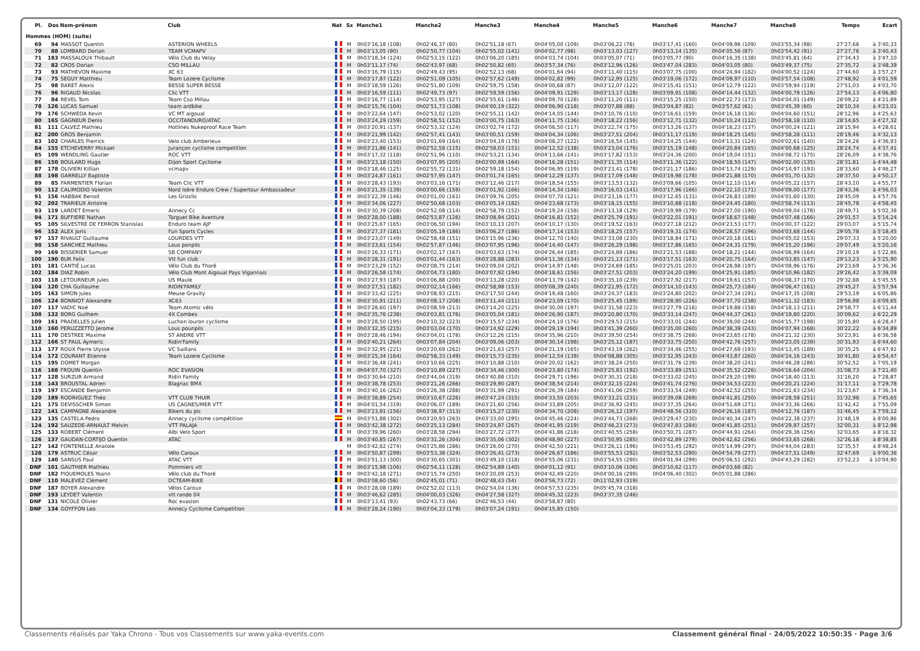| Pl. | Dos | Nom-prénom | Club | Nat | Sx | Manche1 | Manche2 | Manche3 | Manche4 | Manche5 | Manche6 | Manche7 | Manche8 | Temps | Ecart |
| --- | --- | --- | --- | --- | --- | --- | --- | --- | --- | --- | --- | --- | --- | --- | --- |
| Hommes (HOM) (suite) | | | | | | | | | | | | | | | |
| 69 | 94 | MASSOT Quentin | ASTERION WHEELS | | M | 0h03'16,18 (108) | 0h02'46,37 (80) | 0h02'51,18 (67) | 0h04'05,00 (109) | 0h03'06,22 (78) | 0h03'17,41 (160) | 0h04'09,96 (109) | 0h03'55,34 (98) | 27'27,66 | à 3'40,33 |
| 70 | 88 | LOMBARD Dorian | TEAM VCMAPV | | M | 0h03'13,05 (90) | 0h02'50,77 (104) | 0h02'55,02 (141) | 0h04'02,77 (98) | 0h03'13,03 (127) | 0h03'13,14 (135) | 0h04'05,56 (87) | 0h03'54,42 (91) | 27'27,76 | à 3'40,43 |
| 71 | 183 | MASSALOUX Thibault | Vélo Club du Velay | | M | 0h03'18,34 (124) | 0h02'53,15 (122) | 0h03'06,20 (185) | 0h04'03,74 (104) | 0h03'05,07 (71) | 0h03'05,77 (90) | 0h04'16,35 (138) | 0h03'45,81 (64) | 27'34,43 | à 3'47,10 |
| 72 | 82 | CROS Dorian | CSO MILLAU | | M | 0h03'11,17 (74) | 0h02'43,97 (68) | 0h02'50,82 (65) | 0h03'57,34 (76) | 0h03'12,96 (126) | 0h03'47,04 (283) | 0h04'03,05 (80) | 0h03'49,37 (75) | 27'35,72 | à 3'48,39 |
| 73 | 93 | MATHEVON Maxime | XC 63 | | M | 0h03'16,79 (115) | 0h02'49,43 (95) | 0h02'52,13 (68) | 0h04'01,64 (94) | 0h03'11,40 (115) | 0h03'07,75 (100) | 0h04'24,94 (182) | 0h04'00,52 (124) | 27'44,60 | à 3'57,27 |
| 74 | 75 | SEGUY Matthieu | Team Lozere Cyclisme | | M | 0h03'17,87 (122) | 0h02'51,09 (105) | 0h02'57,62 (149) | 0h04'02,82 (99) | 0h03'12,95 (125) | 0h03'19,06 (172) | 0h04'09,97 (110) | 0h03'57,54 (108) | 27'48,92 | à 4'01,59 |
| 75 | 98 | BARET Alexis | BESSE SUPER BESSE | | M | 0h03'18,59 (126) | 0h02'51,80 (109) | 0h02'59,75 (158) | 0h04'00,68 (87) | 0h03'12,07 (122) | 0h03'15,41 (151) | 0h04'12,79 (122) | 0h03'59,94 (119) | 27'51,03 | à 4'03,70 |
| 76 | 96 | RIGAUD Nicolas | Clic VTT | | M | 0h03'16,59 (111) | 0h02'49,73 (97) | 0h02'59,59 (156) | 0h04'09,91 (129) | 0h03'13,17 (128) | 0h03'09,91 (108) | 0h04'14,44 (132) | 0h04'00,79 (126) | 27'54,13 | à 4'06,80 |
| 77 | 84 | REVEL Tom | Team Cso Millau | | M | 0h03'16,77 (114) | 0h02'53,95 (127) | 0h02'55,61 (146) | 0h04'09,70 (128) | 0h03'11,20 (111) | 0h03'15,25 (150) | 0h04'22,73 (173) | 0h04'04,01 (149) | 28'09,22 | à 4'21,89 |
| 78 | 126 | LUCAS Samuel | team ardbike | | M | 0h03'15,76 (104) | 0h02'51,73 (108) | 0h04'00,19 (322) | 0h04'06,90 (118) | 0h03'07,88 (88) | 0h03'04,87 (82) | 0h03'57,62 (61) | 0h03'45,39 (60) | 28'10,34 | à 4'23,01 |
| 79 | 176 | SCHWEDA Kevin | VC MT aigoual | | M | 0h03'22,64 (147) | 0h02'53,02 (120) | 0h02'55,11 (142) | 0h04'14,05 (144) | 0h03'10,76 (110) | 0h03'16,61 (159) | 0h04'16,18 (136) | 0h04'04,60 (151) | 28'12,96 | à 4'25,63 |
| 80 | 165 | GAGNEUR Denis | OCCITANDURO/ATAC | | M | 0h03'24,29 (159) | 0h02'58,51 (152) | 0h03'00,75 (163) | 0h04'11,75 (136) | 0h03'18,22 (156) | 0h03'12,71 (132) | 0h04'10,24 (112) | 0h03'58,18 (110) | 28'14,65 | à 4'27,32 |
| 81 | 111 | CALVEZ Mathieu | Hotlines Nukeproof Race Team | | M | 0h03'20,91 (137) | 0h02'53,32 (124) | 0h03'02,74 (172) | 0h04'06,50 (117) | 0h03'22,74 (175) | 0h03'13,26 (137) | 0h04'16,23 (137) | 0h04'00,24 (121) | 28'15,94 | à 4'28,61 |
| 82 | 200 | GROS Benjamin | | | M | 0h03'21,99 (142) | 0h02'57,41 (143) | 0h03'00,51 (159) | 0h04'04,34 (106) | 0h03'27,51 (204) | 0h03'11,17 (119) | 0h04'18,25 (145) | 0h03'58,28 (111) | 28'19,46 | à 4'32,13 |
| 83 | 102 | CHARLES Pierrick | Velo club Amberieux | | M | 0h03'23,40 (153) | 0h03'01,69 (164) | 0h03'04,19 (178) | 0h04'08,27 (122) | 0h03'16,54 (145) | 0h03'14,25 (144) | 0h04'13,31 (124) | 0h04'02,61 (140) | 28'24,26 | à 4'36,93 |
| 84 | 155 | ETCHEVERRY Mickael | Jurançon cyclisme competition | | M | 0h03'21,86 (141) | 0h02'52,58 (115) | 0h02'58,03 (151) | 0h04'12,52 (138) | 0h03'23,04 (176) | 0h03'15,19 (148) | 0h04'20,84 (165) | 0h04'00,68 (125) | 28'24,74 | à 4'37,41 |
| 85 | 109 | WENDLING Gautier | ROC VTT | | M | 0h03'17,32 (118) | 0h02'51,96 (110) | 0h02'53,21 (134) | 0h04'13,66 (141) | 0h03'17,82 (153) | 0h03'24,36 (200) | 0h04'19,04 (151) | 0h04'08,72 (175) | 28'26,09 | à 4'38,76 |
| 86 | 150 | BOULARD Hugo | Dijon Sport Cyclisme | | M | 0h03'23,18 (150) | 0h03'07,95 (205) | 0h03'00,99 (164) | 0h04'16,28 (151) | 0h03'11,35 (114) | 0h03'11,36 (122) | 0h04'18,50 (147) | 0h04'02,00 (135) | 28'31,81 | à 4'44,48 |
| 87 | 178 | OLIVIERI Killian | vcmapv | | M | 0h03'18,46 (125) | 0h02'55,72 (131) | 0h02'59,18 (154) | 0h04'06,95 (119) | 0h03'23,41 (178) | 0h03'21,17 (186) | 0h04'13,74 (129) | 0h04'14,97 (193) | 28'33,60 | à 4'46,27 |
| 88 | 198 | GARRELLY Baptiste | | | M | 0h03'24,87 (161) | 0h02'57,95 (147) | 0h03'01,74 (165) | 0h04'12,29 (137) | 0h03'17,09 (148) | 0h03'19,98 (178) | 0h04'21,88 (170) | 0h04'01,70 (132) | 28'37,50 | à 4'50,17 |
| 89 | 85 | PARMENTIER Florian | Team Clic VTT | | M | 0h03'28,43 (193) | 0h03'03,16 (171) | 0h03'12,46 (217) | 0h04'18,54 (155) | 0h03'13,53 (132) | 0h03'09,66 (105) | 0h04'12,10 (114) | 0h04'05,22 (157) | 28'43,10 | à 4'55,77 |
| 90 | 112 | CALIMODIO Valentin | Nord Isère Enduro Crew / Supertour Ambassadeur | | M | 0h03'21,35 (139) | 0h03'00,66 (159) | 0h03'01,92 (166) | 0h04'14,34 (146) | 0h03'16,03 (141) | 0h03'17,96 (166) | 0h04'22,10 (171) | 0h04'09,00 (177) | 28'43,36 | à 4'56,03 |
| 91 | 156 | HABBAK Benoit | Les Grizzlis | | M | 0h03'22,39 (146) | 0h03'01,00 (161) | 0h03'09,76 (205) | 0h04'07,70 (121) | 0h03'23,16 (177) | 0h03'12,65 (131) | 0h04'26,83 (189) | 0h04'01,60 (130) | 28'45,09 | à 4'57,76 |
| 92 | 202 | TRARIEUX Antoine | | | M | 0h03'34,06 (227) | 0h02'50,68 (103) | 0h03'05,14 (182) | 0h04'23,68 (173) | 0h03'18,15 (155) | 0h03'10,88 (118) | 0h04'24,45 (180) | 0h03'58,74 (113) | 28'45,78 | à 4'58,45 |
| 93 | 119 | LARDET Emeric | Annecy Cc | | M | 0h03'30,39 (208) | 0h02'52,08 (114) | 0h02'58,79 (152) | 0h04'19,24 (158) | 0h03'13,18 (129) | 0h03'19,99 (179) | 0h04'27,00 (190) | 0h04'09,04 (178) | 28'49,71 | à 5'02,38 |
| 94 | 171 | BUFFIERE Nathan | Targuet Bike Aventure | | M | 0h03'28,00 (188) | 0h02'53,87 (126) | 0h03'08,94 (201) | 0h04'16,81 (152) | 0h03'25,79 (191) | 0h03'22,01 (191) | 0h04'18,67 (148) | 0h04'07,48 (166) | 29'01,57 | à 5'14,24 |
| 95 | 105 | SILVESTRE DE FERRON Stanislas | Enduro team AJP | | M | 0h03'25,67 (165) | 0h03'06,50 (194) | 0h03'10,13 (207) | 0h04'10,17 (130) | 0h03'19,52 (163) | 0h03'27,18 (212) | 0h04'23,53 (177) | 0h04'00,37 (122) | 29'03,07 | à 5'15,74 |
| 96 | 152 | ALEX Joris | Fun Sports Cycles | | M | 0h03'27,37 (181) | 0h03'05,19 (186) | 0h03'06,27 (186) | 0h04'17,14 (153) | 0h03'18,25 (157) | 0h03'19,31 (174) | 0h04'28,57 (196) | 0h04'03,68 (144) | 29'05,78 | à 5'18,45 |
| 97 | 157 | RIVAULT Guillaume | LOURDES VTT | | M | 0h03'23,07 (149) | 0h02'58,48 (151) | 0h03'15,96 (236) | 0h04'12,70 (140) | 0h03'33,08 (230) | 0h03'18,84 (171) | 0h04'20,18 (161) | 0h04'05,02 (153) | 29'07,33 | à 5'20,00 |
| 98 | 158 | SANCHEZ Mathieu | Lous ponpils | | M | 0h03'23,61 (154) | 0h02'57,87 (146) | 0h03'07,95 (196) | 0h04'14,40 (147) | 0h03'26,29 (198) | 0h03'17,86 (165) | 0h04'24,31 (179) | 0h04'15,20 (196) | 29'07,49 | à 5'20,16 |
| 99 | 169 | BISSERIER Samuel | SB COMPANY | | M | 0h03'26,33 (171) | 0h03'02,17 (167) | 0h03'03,63 (174) | 0h04'26,44 (185) | 0h03'24,89 (186) | 0h03'21,53 (188) | 0h04'18,21 (144) | 0h04'06,99 (164) | 29'10,19 | à 5'22,86 |
| 100 | 190 | BUR Felix | Vtt fun club | | M | 0h03'28,31 (191) | 0h03'01,44 (163) | 0h03'28,88 (283) | 0h04'11,36 (134) | 0h03'21,13 (171) | 0h03'17,51 (163) | 0h04'20,75 (164) | 0h04'03,85 (147) | 29'13,23 | à 5'25,90 |
| 101 | 181 | CANTIÉ Lucas | Vélo Club du Thoré | | M | 0h03'23,29 (152) | 0h03'08,75 (214) | 0h03'09,04 (202) | 0h04'14,97 (148) | 0h03'24,69 (185) | 0h03'25,01 (203) | 0h04'28,98 (197) | 0h04'08,96 (176) | 29'23,69 | à 5'36,36 |
| 102 | 184 | DIAZ Robin | Vélo Club Mont Aigoual Pays Vigannais | | M | 0h03'26,58 (174) | 0h03'04,73 (180) | 0h03'07,92 (194) | 0h04'18,61 (156) | 0h03'27,51 (203) | 0h03'24,20 (199) | 0h04'25,91 (185) | 0h04'10,96 (182) | 29'26,42 | à 5'39,09 |
| 103 | 118 | LETOURNEUR Jules | US Maule | | M | 0h03'27,93 (187) | 0h03'06,88 (200) | 0h03'13,28 (220) | 0h04'13,79 (142) | 0h03'35,10 (239) | 0h03'27,92 (217) | 0h04'19,61 (157) | 0h04'08,37 (170) | 29'32,88 | à 5'45,55 |
| 104 | 120 | CHA Guillaume | RIDIN'FAMILY | | M | 0h03'27,51 (182) | 0h03'02,14 (166) | 0h02'58,98 (153) | 0h05'08,39 (240) | 0h03'21,95 (172) | 0h03'14,10 (143) | 0h04'25,73 (184) | 0h04'06,47 (161) | 29'45,27 | à 5'57,94 |
| 105 | 163 | SIMON Jules | Meuse Gravity | | M | 0h03'33,42 (225) | 0h03'08,93 (215) | 0h03'17,50 (244) | 0h04'19,48 (160) | 0h03'24,37 (183) | 0h03'24,80 (202) | 0h04'27,34 (191) | 0h04'17,35 (208) | 29'53,19 | à 6'05,86 |
| 106 | 124 | BONNIOT Alexandre | XC63 | | M | 0h03'30,91 (211) | 0h03'08,17 (208) | 0h03'11,44 (211) | 0h04'23,09 (170) | 0h03'25,45 (189) | 0h03'28,90 (226) | 0h04'37,70 (238) | 0h04'11,32 (183) | 29'56,98 | à 6'09,65 |
| 107 | 117 | VADIC Noé | Team Atomic vélo | | M | 0h03'28,60 (197) | 0h03'08,59 (213) | 0h03'14,20 (225) | 0h04'30,00 (197) | 0h03'31,58 (223) | 0h03'27,79 (216) | 0h04'19,88 (158) | 0h04'18,13 (211) | 29'58,77 | à 6'11,44 |
| 108 | 132 | BORG Guilhem | 4X Combes | | M | 0h03'35,76 (238) | 0h03'03,81 (176) | 0h03'05,04 (181) | 0h04'26,90 (187) | 0h03'20,80 (170) | 0h03'33,14 (247) | 0h04'44,37 (261) | 0h04'19,80 (220) | 30'09,62 | à 6'22,29 |
| 109 | 161 | PRADELLES Julien | Luchon louron cyclisme | | M | 0h03'28,50 (195) | 0h03'10,32 (223) | 0h03'15,57 (234) | 0h04'24,10 (176) | 0h03'29,53 (215) | 0h03'33,01 (244) | 0h04'39,00 (244) | 0h04'15,77 (198) | 30'15,80 | à 6'28,47 |
| 110 | 160 | PERUZZETTO Jerome | Lous pounpils | | M | 0h03'32,35 (215) | 0h03'03,04 (170) | 0h03'14,92 (229) | 0h04'29,19 (194) | 0h03'41,39 (260) | 0h03'35,00 (260) | 0h04'38,39 (243) | 0h04'07,94 (168) | 30'22,22 | à 6'34,89 |
| 111 | 170 | DESTREE Maxime | ST ANDRE VTT | | M | 0h03'28,46 (194) | 0h03'04,01 (178) | 0h03'12,26 (215) | 0h04'35,96 (210) | 0h03'39,50 (254) | 0h03'38,75 (268) | 0h04'23,65 (178) | 0h04'21,32 (230) | 30'23,91 | à 6'36,58 |
| 112 | 166 | ST PAUL Aymeric | Ridin'Family | | M | 0h03'40,21 (264) | 0h03'07,84 (204) | 0h03'09,06 (203) | 0h04'30,14 (198) | 0h03'25,12 (187) | 0h03'33,75 (250) | 0h04'42,76 (257) | 0h04'23,05 (239) | 30'31,93 | à 6'44,60 |
| 113 | 177 | ROUX Pierre Ulysse | VC Saillans | | M | 0h03'32,95 (221) | 0h03'20,69 (262) | 0h03'21,63 (257) | 0h04'21,19 (165) | 0h03'43,19 (262) | 0h03'34,46 (255) | 0h04'27,69 (193) | 0h04'13,45 (189) | 30'35,25 | à 6'47,92 |
| 114 | 172 | COURANT Etienne | Team Lozere Cyclisme | | M | 0h03'25,34 (164) | 0h02'58,33 (149) | 0h03'15,73 (235) | 0h04'12,54 (139) | 0h04'08,88 (305) | 0h03'32,95 (243) | 0h04'43,87 (260) | 0h04'24,16 (243) | 30'41,80 | à 6'54,47 |
| 115 | 195 | DOMET Morgan | | | M | 0h03'36,48 (241) | 0h03'10,66 (225) | 0h03'10,88 (210) | 0h04'20,02 (162) | 0h03'38,24 (250) | 0h03'31,76 (239) | 0h04'38,20 (241) | 0h04'46,28 (286) | 30'52,52 | à 7'05,19 |
| 116 | 168 | FROUIN Quentin | ROC EVASION | | M | 0h04'07,70 (327) | 0h03'10,89 (227) | 0h03'34,46 (300) | 0h04'23,80 (174) | 0h03'25,83 (192) | 0h03'33,89 (251) | 0h04'35,52 (226) | 0h04'16,64 (204) | 31'08,73 | à 7'21,40 |
| 117 | 128 | SURZUR Armand | Ridin Family | | M | 0h03'30,64 (210) | 0h03'44,04 (319) | 0h03'40,88 (310) | 0h04'29,71 (196) | 0h03'30,31 (218) | 0h03'33,02 (245) | 0h04'29,20 (199) | 0h04'18,40 (213) | 31'16,20 | à 7'28,87 |
| 118 | 143 | BROUSTAL Adrien | Blagnac BMX | | M | 0h03'38,78 (253) | 0h03'21,26 (266) | 0h03'29,90 (287) | 0h04'38,54 (214) | 0h03'32,15 (224) | 0h03'41,74 (276) | 0h04'34,53 (223) | 0h04'20,21 (224) | 31'17,11 | à 7'29,78 |
| 119 | 197 | ESCANDE Benjamin | | | M | 0h03'40,16 (262) | 0h03'26,38 (288) | 0h03'31,99 (291) | 0h04'26,39 (184) | 0h03'41,06 (259) | 0h03'33,54 (249) | 0h04'42,52 (255) | 0h04'21,63 (234) | 31'23,67 | à 7'36,34 |
| 120 | 189 | RODRIGUEZ Théo | VTT CLUB THUIR | | M | 0h03'38,89 (254) | 0h03'10,67 (226) | 0h03'47,24 (315) | 0h04'33,50 (203) | 0h03'33,21 (231) | 0h03'39,08 (269) | 0h04'41,81 (250) | 0h04'28,58 (251) | 31'32,98 | à 7'45,65 |
| 121 | 175 | DEVISSCHER Simon | US CAGNES/MER VTT | | M | 0h04'01,54 (319) | 0h03'06,07 (189) | 0h03'21,60 (256) | 0h04'33,89 (205) | 0h03'36,92 (245) | 0h03'37,35 (264) | 0h04'51,69 (271) | 0h04'33,36 (266) | 31'42,42 | à 7'55,09 |
| 122 | 141 | CAMPAGNE Alexandre | Bikers du pic | | M | 0h03'23,91 (156) | 0h03'38,97 (313) | 0h03'15,27 (230) | 0h04'34,70 (208) | 0h03'26,12 (197) | 0h04'48,56 (310) | 0h04'26,16 (187) | 0h04'12,76 (187) | 31'46,45 | à 7'59,12 |
| 123 | 135 | CASTELA Pedro | Annecy cyclisme compétition | | M | 0h03'51,88 (302) | 0h03'20,93 (263) | 0h03'33,00 (295) | 0h04'45,46 (224) | 0h03'44,73 (268) | 0h03'29,47 (230) | 0h04'40,34 (247) | 0h04'22,38 (237) | 31'48,19 | à 8'00,86 |
| 124 | 192 | SAUZEDE-ARNAULT Melvin | VTT PALAJA | | M | 0h03'42,38 (272) | 0h03'25,13 (284) | 0h03'24,97 (267) | 0h04'41,95 (219) | 0h03'46,23 (273) | 0h03'47,83 (284) | 0h04'41,85 (251) | 0h04'29,97 (257) | 32'00,31 | à 8'12,98 |
| 125 | 133 | ROBERT Clément | Albi Velo Sport | | M | 0h03'39,96 (260) | 0h03'28,58 (294) | 0h03'27,72 (277) | 0h04'41,86 (218) | 0h03'40,55 (258) | 0h03'50,71 (287) | 0h04'44,91 (264) | 0h04'29,36 (256) | 32'03,65 | à 8'16,32 |
| 126 | 137 | GAUDAN-CORTIJO Quentin | ATAC | | M | 0h03'40,85 (267) | 0h03'31,26 (304) | 0h03'35,06 (302) | 0h04'48,90 (227) | 0h03'50,95 (285) | 0h03'42,89 (279) | 0h04'42,62 (256) | 0h04'33,65 (268) | 32'26,18 | à 8'38,85 |
| 127 | 142 | FONTENELLE Anatole | | | M | 0h03'42,62 (274) | 0h03'25,86 (286) | 0h03'26,00 (270) | 0h04'42,50 (221) | 0h03'26,11 (196) | 0h03'53,45 (292) | 0h05'14,99 (297) | 0h04'44,04 (283) | 32'35,57 | à 8'48,24 |
| 128 | 179 | ASTRUC César | Vélo Caroux | | M | 0h03'50,87 (299) | 0h03'53,38 (324) | 0h03'26,41 (273) | 0h04'26,67 (186) | 0h03'55,53 (292) | 0h03'52,53 (290) | 0h04'54,79 (277) | 0h04'27,51 (249) | 32'47,69 | à 9'00,36 |
| 129 | 140 | SANSUS Paul | ATAC VTT | | M | 0h03'51,13 (300) | 0h03'30,65 (301) | 0h03'49,10 (318) | 0h04'55,06 (231) | 0h03'54,55 (290) | 0h04'01,94 (299) | 0h05'06,51 (292) | 0h04'43,29 (282) | 33'52,23 | à 10'04,90 |
| DNF | 101 | GAUTHIER Mathieu | Pommiers vtt | | M | 0h03'15,98 (106) | 0h02'54,11 (128) | 0h02'54,89 (140) | 0h04'01,12 (91) | 0h03'10,06 (106) | 0h03'10,62 (117) | 0h04'03,68 (82) | | | |
| DNF | 182 | PIQUEMOLES Yoann | Vélo club du Thoré | | M | 0h03'42,18 (271) | 0h03'15,74 (250) | 0h03'20,09 (253) | 0h04'42,49 (220) | 0h04'00,16 (299) | 0h04'06,40 (302) | 0h05'01,88 (286) | | | |
| DNF | 110 | MALEVEZ Clément | DCTEAM-BIKE | | M | 0h03'08,60 (56) | 0h02'45,01 (71) | 0h02'48,43 (54) | 0h03'56,73 (72) | 0h11'02,93 (319) | | | | | |
| DNF | 187 | BOYER Alexandre | Vélos Caroux | | M | 0h03'28,08 (189) | 0h02'52,02 (113) | 0h02'54,04 (136) | 0h04'57,53 (235) | 0h05'45,74 (318) | | | | | |
| DNF | 193 | LEYDET Valentin | vtt rando 04 | | M | 0h03'46,62 (285) | 0h04'00,03 (326) | 0h04'27,58 (327) | 0h04'45,32 (223) | 0h03'37,35 (246) | | | | | |
| DNF | 131 | NICOLE Olivier | Roc evasion | | M | 0h03'13,41 (93) | 0h02'43,73 (66) | 0h02'46,53 (44) | 0h03'58,87 (80) | | | | | | |
| DNF | 134 | GOYFFON Leo | Annecy Cyclisme Competition | | M | 0h03'28,24 (190) | 0h03'04,33 (179) | 0h03'07,24 (191) | 0h04'15,85 (150) | | | | | | |
Classements réalisés par Yaka Chrono - Tous vos Classements sur www.yaka-events.com Classement général final · 24/05/2022 10:50:35 · Page 3/6